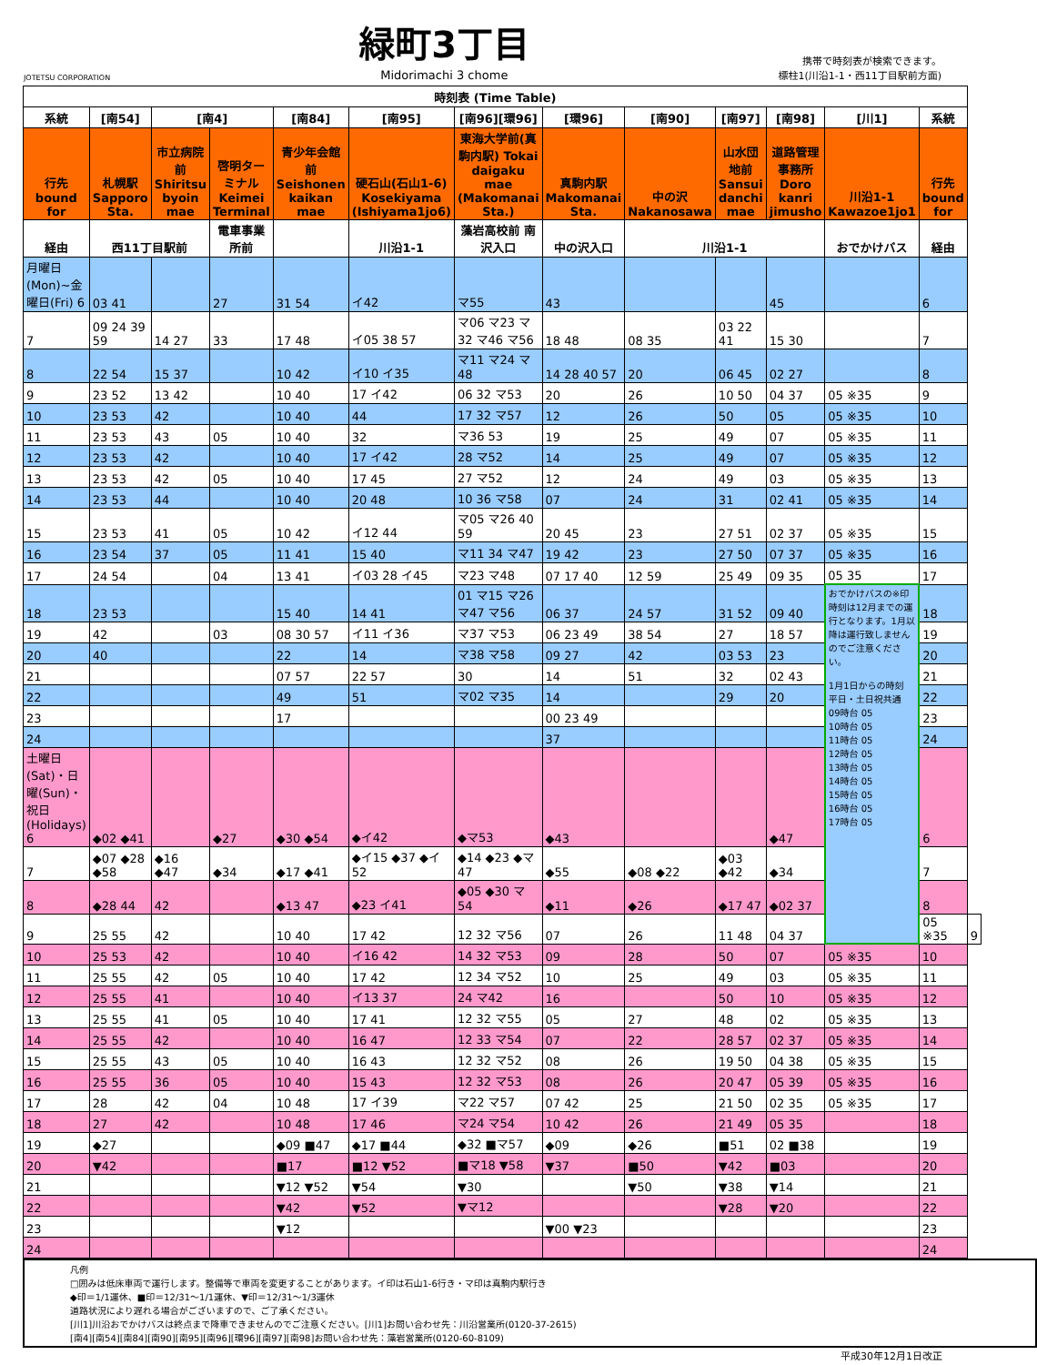JOTETSU CORPORATION
緑町3丁目
Midorimachi 3 chome
携帯で時刻表が検索できます。
標柱1(川沿1-1・西11丁目駅前方面)
| 時刻表 (Time Table) | | | | | | | | | | | | | |
| --- | --- | --- | --- | --- | --- | --- | --- | --- | --- | --- | --- | --- | --- |
| 系統 | [南54] | [南4] | | [南84] | [南95] | [南96][環96] | [環96] | [南90] | [南97] | [南98] | [川1] | 系統 | |
| 行先 bound for | 札幌駅 Sapporo Sta. | 市立病院前 Shiritsu byoin mae | 啓明ターミナル Keimei Terminal | 青少年会館前 Seishonen kaikan mae | 硬石山(石山1-6) Kosekiyama (Ishiyama1jo6) | 東海大学前(真駒内駅) Tokai daigaku mae (Makomanai Sta.) | 真駒内駅 Makomanai Sta. | 中の沢 Nakanosawa | 山水団地前 Sansui danchi mae | 道路管理事務所 Doro kanri jimusho | 川沿1-1 Kawazoe1jo1 | 行先 bound for | |
| 経由 | 西11丁目駅前 | | 電車事業所前 | | 川沿1-1 | 藻岩高校前 南沢入口 | 中の沢入口 | 川沿1-1 | | | おでかけバス | 経由 | |
| 月曜日(Mon)~金曜日(Fri) 6 | 03 41 | | 27 | 31 54 | イ42 | マ55 | 43 | | | 45 | | 6 | |
| 7 | 09 24 39 59 | 14 27 | 33 | 17 48 | イ05 38 57 | マ06 マ23 マ32 マ46 マ56 | 18 48 | 08 35 | 03 22 41 | 15 30 | | 7 | |
| 8 | 22 54 | 15 37 | | 10 42 | イ10 イ35 | マ11 マ24 マ48 | 14 28 40 57 | 20 | 06 45 | 02 27 | | 8 | |
| 9 | 23 52 | 13 42 | | 10 40 | 17 イ42 | 06 32 マ53 | 20 | 26 | 10 50 | 04 37 | 05 ※35 | 9 | |
| 10 | 23 53 | 42 | | 10 40 | 44 | 17 32 マ57 | 12 | 26 | 50 | 05 | 05 ※35 | 10 | |
| 11 | 23 53 | 43 | 05 | 10 40 | 32 | マ36 53 | 19 | 25 | 49 | 07 | 05 ※35 | 11 | |
| 12 | 23 53 | 42 | | 10 40 | 17 イ42 | 28 マ52 | 14 | 25 | 49 | 07 | 05 ※35 | 12 | |
| 13 | 23 53 | 42 | 05 | 10 40 | 17 45 | 27 マ52 | 12 | 24 | 49 | 03 | 05 ※35 | 13 | |
| 14 | 23 53 | 44 | | 10 40 | 20 48 | 10 36 マ58 | 07 | 24 | 31 | 02 41 | 05 ※35 | 14 | |
| 15 | 23 53 | 41 | 05 | 10 42 | イ12 44 | マ05 マ26 40 59 | 20 45 | 23 | 27 51 | 02 37 | 05 ※35 | 15 | |
| 16 | 23 54 | 37 | 05 | 11 41 | 15 40 | マ11 34 マ47 | 19 42 | 23 | 27 50 | 07 37 | 05 ※35 | 16 | |
| 17 | 24 54 | | 04 | 13 41 | イ03 28 イ45 | マ23 マ48 | 07 17 40 | 12 59 | 25 49 | 09 35 | 05 35 | 17 | |
| 18 | 23 53 | | | 15 40 | 14 41 | 01 マ15 マ26 マ47 マ56 | 06 37 | 24 57 | 31 52 | 09 40 | おでかけバスの※印時刻は12月までの運行となります。1月以降は運行致しませんのでご注意ください。 1月1日からの時刻 平日・土日祝共通 09時台 05 10時台 05 11時台 05 12時台 05 13時台 05 14時台 05 15時台 05 16時台 05 17時台 05 | 18 | |
| 19 | 42 | | 03 | 08 30 57 | イ11 イ36 | マ37 マ53 | 06 23 49 | 38 54 | 27 | 18 57 | | 19 | |
| 20 | 40 | | | 22 | 14 | マ38 マ58 | 09 27 | 42 | 03 53 | 23 | | 20 | |
| 21 | | | | 07 57 | 22 57 | 30 | 14 | 51 | 32 | 02 43 | | 21 | |
| 22 | | | | 49 | 51 | マ02 マ35 | 14 | | 29 | 20 | | 22 | |
| 23 | | | | 17 | | | 00 23 49 | | | | | 23 | |
| 24 | | | | | | | 37 | | | | | 24 | |
| 土曜日(Sat)・日曜(Sun)・祝日(Holidays) 6 | ◆02 ◆41 | | ◆27 | ◆30 ◆54 | ◆イ42 | ◆マ53 | ◆43 | | | ◆47 | | 6 | |
| 7 | ◆07 ◆28 ◆58 | ◆16 ◆47 | ◆34 | ◆17 ◆41 | ◆イ15 ◆37 ◆イ52 | ◆14 ◆23 ◆マ47 | ◆55 | ◆08 ◆22 | ◆03 ◆42 | ◆34 | | 7 | |
| 8 | ◆28 44 | 42 | | ◆13 47 | ◆23 イ41 | ◆05 ◆30 マ54 | ◆11 | ◆26 | ◆17 47 | ◆02 37 | | 8 | |
| 9 | 25 55 | 42 | | 10 40 | 17 42 | 12 32 マ56 | 07 | 26 | 11 48 | 04 37 | | 05 ※35 | 9 |
| 10 | 25 53 | 42 | | 10 40 | イ16 42 | 14 32 マ53 | 09 | 28 | 50 | 07 | 05 ※35 | 10 | |
| 11 | 25 55 | 42 | 05 | 10 40 | 17 42 | 12 34 マ52 | 10 | 25 | 49 | 03 | 05 ※35 | 11 | |
| 12 | 25 55 | 41 | | 10 40 | イ13 37 | 24 マ42 | 16 | | 50 | 10 | 05 ※35 | 12 | |
| 13 | 25 55 | 41 | 05 | 10 40 | 17 41 | 12 32 マ55 | 05 | 27 | 48 | 02 | 05 ※35 | 13 | |
| 14 | 25 55 | 42 | | 10 40 | 16 47 | 12 33 マ54 | 07 | 22 | 28 57 | 02 37 | 05 ※35 | 14 | |
| 15 | 25 55 | 43 | 05 | 10 40 | 16 43 | 12 32 マ52 | 08 | 26 | 19 50 | 04 38 | 05 ※35 | 15 | |
| 16 | 25 55 | 36 | 05 | 10 40 | 15 43 | 12 32 マ53 | 08 | 26 | 20 47 | 05 39 | 05 ※35 | 16 | |
| 17 | 28 | 42 | 04 | 10 48 | 17 イ39 | マ22 マ57 | 07 42 | 25 | 21 50 | 02 35 | 05 ※35 | 17 | |
| 18 | 27 | 42 | | 10 48 | 17 46 | マ24 マ54 | 10 42 | 26 | 21 49 | 05 35 | | 18 | |
| 19 | ◆27 | | | ◆09 ■47 | ◆17 ■44 | ◆32 ■マ57 | ◆09 | ◆26 | ■51 | 02 ■38 | | 19 | |
| 20 | ▼42 | | | ■17 | ■12 ▼52 | ■マ18 ▼58 | ▼37 | ■50 | ▼42 | ■03 | | 20 | |
| 21 | | | | ▼12 ▼52 | ▼54 | ▼30 | | ▼50 | ▼38 | ▼14 | | 21 | |
| 22 | | | | ▼42 | ▼52 | ▼マ12 | | | ▼28 | ▼20 | | 22 | |
| 23 | | | | ▼12 | | | ▼00 ▼23 | | | | | 23 | |
| 24 | | | | | | | | | | | | 24 | |
凡例
□囲みは低床車両で運行します。整備等で車両を変更することがあります。イ印は石山1-6行き・マ印は真駒内駅行き
◆印＝1/1運休、■印＝12/31～1/1運休、▼印＝12/31～1/3運休
道路状況により遅れる場合がございますので、ご了承ください。
[川1]川沿おでかけバスは終点まで降車できませんのでご注意ください。[川1]お問い合わせ先：川沿営業所(0120-37-2615)
[南4][南54][南84][南90][南95][南96][環96][南97][南98]お問い合わせ先：藻岩営業所(0120-60-8109)
平成30年12月1日改正